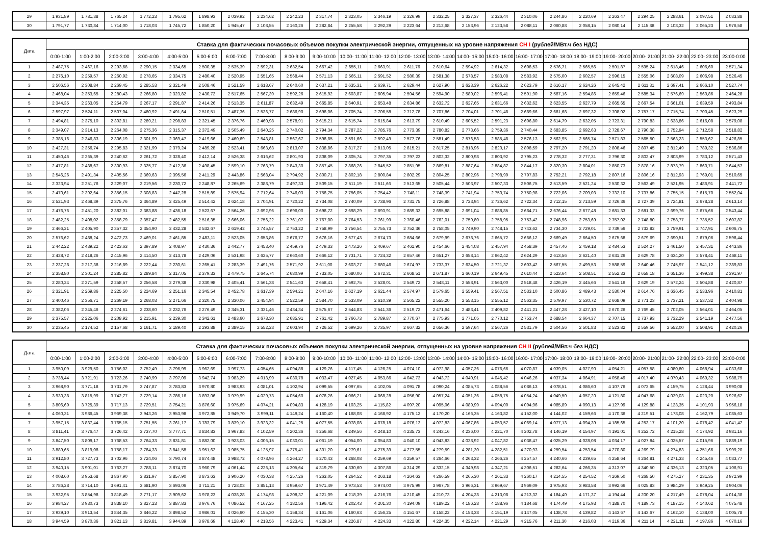| 29 | 1 931,89 | 1 781,38 | 1 765,24 | 1 772,23 | 1 795,62 | 1 898,93 | 2 039,92 | 2 234,62 | 2 242,23 | 2 317,74 | 2 323,05 | 2 346,19 | 2 326,99 | 2 332,25 | 2 327,37 | 2 326,44 | 2 310,06 | 2 244,86 | 2 220,69 | 2 263,47 | 2 294,25 | 2 288,61 | 2 097,51 | 2 033,88 |
| 30 | 1 791,77 | 1 730,84 | 1 714,00 | 1 718,03 | 1 745,72 | 1 850,20 | 1 945,47 | 2 108,55 | 2 160,26 | 2 282,84 | 2 255,58 | 2 292,29 | 2 223,64 | 2 212,68 | 2 153,96 | 2 123,58 | 2 088,11 | 2 060,88 | 2 058,15 | 2 080,14 | 2 115,88 | 2 108,32 | 2 065,23 | 1 976,58 |
| Дата | Ставка для фактических почасовых объемов покупки электрической энергии, отпущенных на уровне напряжения СН I (рублей/МВт.ч без НДС) | | | | | | | | | | | | | | | | | | | | | | | |
| --- | --- | --- | --- | --- | --- | --- | --- | --- | --- | --- | --- | --- | --- | --- | --- | --- | --- | --- | --- | --- | --- | --- | --- | --- |
| | 0:00-1:00 | 1:00-2:00 | 2:00-3:00 | 3:00-4:00 | 4:00-5:00 | 5:00-6:00 | 6:00-7:00 | 7:00-8:00 | 8:00-9:00 | 9:00-10:00 | 10:00- 11:00 | 11:00- 12:00 | 12:00- 13:00 | 13:00- 14:00 | 14:00- 15:00 | 15:00- 16:00 | 16:00- 17:00 | 17:00- 18:00 | 18:00- 19:00 | 19:00- 20:00 | 20:00- 21:00 | 21:00- 22:00 | 22:00- 23:00 | 23:00-0:00 |
| 1 | 2 487,75 | 2 467,16 | 2 293,68 | 2 290,15 | 2 334,65 | 2 500,35 | 2 535,39 | 2 592,31 | 2 632,54 | 2 667,42 | 2 655,11 | 2 663,91 | 2 611,76 | 2 610,64 | 2 594,92 | 2 614,32 | 2 608,53 | 2 576,71 | 2 565,56 | 2 591,87 | 2 595,24 | 2 618,46 | 2 606,60 | 2 571,34 |
| 2 | 2 276,10 | 2 259,57 | 2 260,92 | 2 278,65 | 2 334,75 | 2 480,40 | 2 520,95 | 2 551,65 | 2 568,44 | 2 571,13 | 2 565,11 | 2 591,52 | 2 580,39 | 2 581,38 | 2 578,57 | 2 583,08 | 2 583,92 | 2 575,00 | 2 602,57 | 2 596,15 | 2 555,06 | 2 608,09 | 2 606,98 | 2 526,45 |
| 3 | 2 506,56 | 2 308,84 | 2 269,45 | 2 285,53 | 2 321,49 | 2 508,46 | 2 521,59 | 2 618,67 | 2 640,60 | 2 637,21 | 2 635,31 | 2 639,71 | 2 629,44 | 2 627,90 | 2 623,39 | 2 626,22 | 2 623,79 | 2 616,17 | 2 624,26 | 2 645,42 | 2 611,31 | 2 697,41 | 2 666,10 | 2 527,74 |
| 4 | 2 468,04 | 2 353,65 | 2 280,43 | 2 266,80 | 2 323,82 | 2 430,72 | 2 517,65 | 2 567,39 | 2 592,26 | 2 615,92 | 2 603,87 | 2 605,94 | 2 594,56 | 2 594,90 | 2 589,02 | 2 596,41 | 2 591,90 | 2 587,16 | 2 594,86 | 2 659,46 | 2 585,34 | 2 576,69 | 2 560,86 | 2 464,28 |
| 5 | 2 344,35 | 2 263,05 | 2 254,79 | 2 267,17 | 2 291,87 | 2 414,26 | 2 513,35 | 2 611,87 | 2 632,49 | 2 665,85 | 2 640,91 | 2 653,48 | 2 634,86 | 2 632,72 | 2 627,65 | 2 631,66 | 2 632,62 | 2 623,55 | 2 627,79 | 2 665,65 | 2 667,54 | 2 661,01 | 2 639,59 | 2 493,84 |
| 6 | 2 597,97 | 2 524,11 | 2 507,04 | 2 480,92 | 2 491,64 | 2 510,51 | 2 487,36 | 2 536,77 | 2 686,90 | 2 698,06 | 2 705,74 | 2 706,58 | 2 712,78 | 2 707,86 | 2 704,01 | 2 701,48 | 2 689,66 | 2 681,68 | 2 697,32 | 2 708,02 | 2 757,17 | 2 715,74 | 2 700,45 | 2 623,29 |
| 7 | 2 494,81 | 2 375,10 | 2 302,81 | 2 289,21 | 2 298,83 | 2 321,45 | 2 376,76 | 2 460,98 | 2 578,91 | 2 615,21 | 2 615,74 | 2 615,84 | 2 613,79 | 2 610,49 | 2 605,52 | 2 591,23 | 2 606,80 | 2 614,79 | 2 632,05 | 2 723,31 | 2 790,83 | 2 638,86 | 2 616,08 | 2 579,08 |
| 8 | 2 349,07 | 2 314,13 | 2 264,08 | 2 275,36 | 2 315,37 | 2 372,49 | 2 505,49 | 2 640,25 | 2 740,02 | 2 794,34 | 2 787,22 | 2 785,76 | 2 773,39 | 2 780,82 | 2 773,66 | 2 759,36 | 2 740,44 | 2 683,85 | 2 692,63 | 2 728,67 | 2 790,38 | 2 752,94 | 2 712,58 | 2 518,82 |
| 9 | 2 385,16 | 2 346,83 | 2 306,19 | 2 301,99 | 2 369,47 | 2 419,66 | 2 460,69 | 2 543,81 | 2 567,67 | 2 598,85 | 2 591,66 | 2 592,49 | 2 577,76 | 2 581,49 | 2 576,58 | 2 585,48 | 2 576,13 | 2 562,95 | 2 565,74 | 2 571,83 | 2 565,50 | 2 563,23 | 2 553,62 | 2 426,85 |
| 10 | 2 427,31 | 2 356,74 | 2 295,83 | 2 321,99 | 2 379,24 | 2 489,28 | 2 523,41 | 2 663,63 | 2 813,07 | 2 838,86 | 2 817,27 | 2 813,05 | 2 815,21 | 2 817,25 | 2 818,96 | 2 820,17 | 2 808,59 | 2 797,20 | 2 791,20 | 2 808,46 | 2 807,45 | 2 812,49 | 2 789,32 | 2 536,86 |
| 11 | 2 450,46 | 2 265,39 | 2 240,62 | 2 261,72 | 2 328,40 | 2 412,14 | 2 526,38 | 2 616,62 | 2 801,93 | 2 808,09 | 2 805,74 | 2 797,35 | 2 797,23 | 2 802,32 | 2 800,98 | 2 803,92 | 2 795,23 | 2 778,32 | 2 777,31 | 2 796,30 | 2 802,47 | 2 808,99 | 2 783,12 | 2 571,43 |
| 12 | 2 477,81 | 2 438,67 | 2 300,93 | 2 325,77 | 2 412,36 | 2 498,45 | 2 599,10 | 2 763,79 | 2 843,30 | 2 857,45 | 2 868,26 | 2 845,52 | 2 851,95 | 2 869,81 | 2 887,64 | 2 884,87 | 2 844,17 | 2 820,30 | 2 804,01 | 2 850,73 | 2 878,16 | 2 873,79 | 2 860,71 | 2 644,57 |
| 13 | 2 546,26 | 2 491,34 | 2 405,56 | 2 369,63 | 2 395,56 | 2 411,29 | 2 443,86 | 2 568,04 | 2 794,92 | 2 800,71 | 2 802,18 | 2 800,84 | 2 802,29 | 2 804,25 | 2 802,96 | 2 798,99 | 2 797,83 | 2 752,21 | 2 792,18 | 2 807,16 | 2 806,16 | 2 812,93 | 2 769,01 | 2 510,65 |
| 14 | 2 323,94 | 2 251,76 | 2 229,07 | 2 219,56 | 2 230,72 | 2 248,87 | 2 265,69 | 2 388,79 | 2 497,33 | 2 509,15 | 2 511,19 | 2 511,66 | 2 513,65 | 2 505,44 | 2 503,97 | 2 507,33 | 2 506,75 | 2 513,59 | 2 521,24 | 2 530,32 | 2 563,49 | 2 521,95 | 2 486,91 | 2 441,72 |
| 15 | 2 470,61 | 2 392,64 | 2 356,15 | 2 308,83 | 2 447,28 | 2 515,89 | 2 575,94 | 2 712,64 | 2 746,03 | 2 758,75 | 2 756,05 | 2 754,42 | 2 748,11 | 2 748,39 | 2 741,94 | 2 750,74 | 2 750,98 | 2 722,06 | 2 709,03 | 2 732,10 | 2 737,86 | 2 755,15 | 2 615,70 | 2 552,04 |
| 16 | 2 521,93 | 2 468,39 | 2 375,76 | 2 364,89 | 2 425,49 | 2 514,42 | 2 624,18 | 2 704,91 | 2 720,22 | 2 734,08 | 2 740,09 | 2 738,96 | 2 731,75 | 2 726,88 | 2 723,94 | 2 726,62 | 2 722,34 | 2 712,15 | 2 713,59 | 2 726,36 | 2 727,39 | 2 724,81 | 2 678,28 | 2 613,14 |
| 17 | 2 476,76 | 2 451,20 | 2 382,01 | 2 383,88 | 2 436,18 | 2 523,67 | 2 564,26 | 2 692,96 | 2 696,00 | 2 698,72 | 2 698,29 | 2 693,91 | 2 689,33 | 2 695,88 | 2 691,04 | 2 688,85 | 2 684,71 | 2 676,44 | 2 677,48 | 2 681,33 | 2 681,33 | 2 699,76 | 2 675,66 | 2 543,44 |
| 18 | 2 482,25 | 2 408,02 | 2 358,79 | 2 357,47 | 2 482,55 | 2 516,35 | 2 666,06 | 2 756,22 | 2 761,07 | 2 767,00 | 2 764,53 | 2 761,99 | 2 760,46 | 2 762,01 | 2 759,80 | 2 758,95 | 2 753,42 | 2 748,96 | 2 753,69 | 2 757,02 | 2 748,80 | 2 758,77 | 2 735,52 | 2 607,82 |
| 19 | 2 466,21 | 2 405,90 | 2 357,32 | 2 354,90 | 2 432,28 | 2 532,67 | 2 619,42 | 2 745,57 | 2 753,22 | 2 758,99 | 2 756,54 | 2 755,73 | 2 752,36 | 2 758,05 | 2 749,90 | 2 748,15 | 2 743,62 | 2 734,30 | 2 729,01 | 2 739,56 | 2 732,82 | 2 759,91 | 2 747,91 | 2 606,75 |
| 20 | 2 576,62 | 2 488,24 | 2 472,73 | 2 469,01 | 2 461,85 | 2 483,11 | 2 523,05 | 2 653,86 | 2 676,77 | 2 676,16 | 2 677,43 | 2 674,73 | 2 684,66 | 2 679,99 | 2 678,76 | 2 665,72 | 2 666,12 | 2 669,49 | 2 664,50 | 2 675,68 | 2 679,69 | 2 690,51 | 2 679,06 | 2 598,44 |
| 21 | 2 442,22 | 2 439,22 | 2 423,63 | 2 397,89 | 2 408,97 | 2 430,36 | 2 442,77 | 2 453,40 | 2 459,76 | 2 479,33 | 2 473,26 | 2 469,67 | 2 461,90 | 2 454,66 | 2 454,08 | 2 457,94 | 2 458,39 | 2 457,46 | 2 459,18 | 2 484,53 | 2 524,27 | 2 461,50 | 2 457,31 | 2 443,86 |
| 22 | 2 428,72 | 2 418,26 | 2 415,96 | 2 414,50 | 2 413,78 | 2 429,06 | 2 531,98 | 2 625,77 | 2 660,60 | 2 666,12 | 2 731,71 | 2 724,32 | 2 657,46 | 2 651,27 | 2 658,14 | 2 662,42 | 2 624,29 | 2 613,56 | 2 621,40 | 2 631,26 | 2 629,78 | 2 634,20 | 2 578,41 | 2 468,11 |
| 23 | 2 237,28 | 2 217,38 | 2 216,89 | 2 222,44 | 2 230,61 | 2 265,41 | 2 283,39 | 2 491,76 | 2 571,92 | 2 611,00 | 2 603,27 | 2 680,46 | 2 674,97 | 2 733,37 | 2 634,50 | 2 721,37 | 2 603,42 | 2 567,55 | 2 499,53 | 2 588,59 | 2 640,46 | 2 745,97 | 2 541,12 | 2 389,83 |
| 24 | 2 358,80 | 2 301,24 | 2 285,82 | 2 289,84 | 2 317,05 | 2 379,33 | 2 479,75 | 2 645,74 | 2 680,99 | 2 733,05 | 2 680,06 | 2 672,31 | 2 668,51 | 2 671,87 | 2 660,19 | 2 649,45 | 2 610,44 | 2 523,64 | 2 508,51 | 2 552,33 | 2 658,18 | 2 651,36 | 2 499,38 | 2 391,97 |
| 25 | 2 280,24 | 2 271,59 | 2 258,57 | 2 256,58 | 2 279,38 | 2 330,98 | 2 405,41 | 2 561,38 | 2 541,63 | 2 658,41 | 2 592,75 | 2 528,01 | 2 549,72 | 2 548,11 | 2 558,91 | 2 563,00 | 2 518,48 | 2 426,19 | 2 445,66 | 2 541,16 | 2 629,19 | 2 572,24 | 2 504,88 | 2 420,87 |
| 26 | 2 321,91 | 2 269,86 | 2 225,50 | 2 224,69 | 2 251,16 | 2 345,54 | 2 452,78 | 2 617,39 | 2 594,21 | 2 647,16 | 2 627,19 | 2 621,44 | 2 574,97 | 2 579,65 | 2 559,41 | 2 567,51 | 2 533,10 | 2 500,86 | 2 489,43 | 2 530,04 | 2 614,76 | 2 636,45 | 2 533,96 | 2 410,81 |
| 27 | 2 400,46 | 2 356,71 | 2 269,19 | 2 268,03 | 2 271,66 | 2 320,75 | 2 330,06 | 2 454,94 | 2 522,59 | 2 584,70 | 2 533,09 | 2 610,39 | 2 565,22 | 2 555,20 | 2 553,15 | 2 555,12 | 2 563,35 | 2 579,97 | 2 530,72 | 2 668,09 | 2 771,23 | 2 737,21 | 2 537,32 | 2 404,98 |
| 28 | 2 382,06 | 2 345,46 | 2 274,61 | 2 238,60 | 2 232,76 | 2 276,49 | 2 345,31 | 2 331,46 | 2 434,34 | 2 575,67 | 2 544,83 | 2 541,36 | 2 519,72 | 2 471,64 | 2 483,41 | 2 409,82 | 2 441,21 | 2 447,28 | 2 427,10 | 2 670,26 | 2 769,45 | 2 702,05 | 2 564,01 | 2 464,05 |
| 29 | 2 375,57 | 2 225,06 | 2 208,92 | 2 215,91 | 2 239,30 | 2 342,61 | 2 483,60 | 2 678,30 | 2 685,91 | 2 761,42 | 2 766,73 | 2 789,87 | 2 770,67 | 2 775,93 | 2 771,05 | 2 770,12 | 2 753,74 | 2 688,54 | 2 664,37 | 2 707,15 | 2 737,93 | 2 732,29 | 2 541,19 | 2 477,56 |
| 30 | 2 235,45 | 2 174,52 | 2 157,68 | 2 161,71 | 2 189,40 | 2 293,88 | 2 389,15 | 2 552,23 | 2 603,94 | 2 726,52 | 2 699,26 | 2 735,97 | 2 667,32 | 2 656,36 | 2 597,64 | 2 567,26 | 2 531,79 | 2 504,56 | 2 501,83 | 2 523,82 | 2 559,56 | 2 552,00 | 2 508,91 | 2 420,26 |
| Дата | Ставка для фактических почасовых объемов покупки электрической энергии, отпущенных на уровне напряжения СН II (рублей/МВт.ч без НДС) | | | | | | | | | | | | | | | | | | | | | | | |
| --- | --- | --- | --- | --- | --- | --- | --- | --- | --- | --- | --- | --- | --- | --- | --- | --- | --- | --- | --- | --- | --- | --- | --- | --- |
| | 0:00-1:00 | 1:00-2:00 | 2:00-3:00 | 3:00-4:00 | 4:00-5:00 | 5:00-6:00 | 6:00-7:00 | 7:00-8:00 | 8:00-9:00 | 9:00-10:00 | 10:00- 11:00 | 11:00- 12:00 | 12:00- 13:00 | 13:00- 14:00 | 14:00- 15:00 | 15:00- 16:00 | 16:00- 17:00 | 17:00- 18:00 | 18:00- 19:00 | 19:00- 20:00 | 20:00- 21:00 | 21:00- 22:00 | 22:00- 23:00 | 23:00-0:00 |
| 1 | 3 950,09 | 3 929,50 | 3 756,02 | 3 752,49 | 3 796,99 | 3 962,69 | 3 997,73 | 4 054,65 | 4 094,88 | 4 129,76 | 4 117,45 | 4 126,25 | 4 074,10 | 4 072,98 | 4 057,26 | 4 076,66 | 4 070,87 | 4 039,05 | 4 027,90 | 4 054,21 | 4 057,58 | 4 080,80 | 4 068,94 | 4 033,68 |
| 2 | 3 738,44 | 3 721,91 | 3 723,26 | 3 740,99 | 3 797,09 | 3 942,74 | 3 983,29 | 4 013,99 | 4 030,78 | 4 033,47 | 4 027,45 | 4 053,86 | 4 042,73 | 4 043,72 | 4 040,91 | 4 045,42 | 4 046,26 | 4 037,34 | 4 064,91 | 4 058,49 | 4 017,40 | 4 070,43 | 4 069,32 | 3 988,79 |
| 3 | 3 968,90 | 3 771,18 | 3 731,79 | 3 747,87 | 3 783,83 | 3 970,80 | 3 983,93 | 4 081,01 | 4 102,94 | 4 099,55 | 4 097,65 | 4 102,05 | 4 091,78 | 4 090,24 | 4 085,73 | 4 088,56 | 4 086,13 | 4 078,51 | 4 086,60 | 4 107,76 | 4 073,65 | 4 159,75 | 4 128,44 | 3 990,08 |
| 4 | 3 930,38 | 3 815,99 | 3 742,77 | 3 729,14 | 3 786,16 | 3 893,06 | 3 979,99 | 4 029,73 | 4 054,60 | 4 078,26 | 4 066,21 | 4 068,28 | 4 056,90 | 4 057,24 | 4 051,36 | 4 058,75 | 4 054,24 | 4 049,50 | 4 057,20 | 4 121,80 | 4 047,68 | 4 039,03 | 4 023,20 | 3 926,62 |
| 5 | 3 806,69 | 3 725,39 | 3 717,13 | 3 729,51 | 3 754,21 | 3 876,60 | 3 975,69 | 4 074,21 | 4 094,83 | 4 128,19 | 4 103,25 | 4 115,82 | 4 097,20 | 4 095,06 | 4 089,99 | 4 094,00 | 4 094,96 | 4 085,89 | 4 090,13 | 4 127,99 | 4 129,88 | 4 123,35 | 4 101,93 | 3 956,18 |
| 6 | 4 060,31 | 3 986,45 | 3 969,38 | 3 943,26 | 3 953,98 | 3 972,85 | 3 949,70 | 3 999,11 | 4 149,24 | 4 160,40 | 4 168,08 | 4 168,92 | 4 175,12 | 4 170,20 | 4 166,35 | 4 163,82 | 4 152,00 | 4 144,02 | 4 159,66 | 4 170,36 | 4 219,51 | 4 178,08 | 4 162,79 | 4 085,63 |
| 7 | 3 957,15 | 3 837,44 | 3 765,15 | 3 751,55 | 3 761,17 | 3 783,79 | 3 839,10 | 3 923,32 | 4 041,25 | 4 077,55 | 4 078,08 | 4 078,18 | 4 076,13 | 4 072,83 | 4 067,86 | 4 053,57 | 4 069,14 | 4 077,13 | 4 094,39 | 4 185,65 | 4 253,17 | 4 101,20 | 4 078,42 | 4 041,42 |
| 8 | 3 811,41 | 3 776,47 | 3 726,42 | 3 737,70 | 3 777,71 | 3 834,83 | 3 967,83 | 4 102,59 | 4 202,36 | 4 256,68 | 4 249,56 | 4 248,10 | 4 235,73 | 4 243,16 | 4 236,00 | 4 221,70 | 4 202,78 | 4 146,19 | 4 154,97 | 4 191,01 | 4 252,72 | 4 215,28 | 4 174,92 | 3 981,16 |
| 9 | 3 847,50 | 3 809,17 | 3 768,53 | 3 764,33 | 3 831,81 | 3 882,00 | 3 923,03 | 4 006,15 | 4 030,01 | 4 061,19 | 4 054,00 | 4 054,83 | 4 040,10 | 4 043,83 | 4 038,92 | 4 047,82 | 4 038,47 | 4 025,29 | 4 028,08 | 4 034,17 | 4 027,84 | 4 025,57 | 4 015,96 | 3 889,19 |
| 10 | 3 889,65 | 3 819,08 | 3 758,17 | 3 784,33 | 3 841,58 | 3 951,62 | 3 985,75 | 4 125,97 | 4 275,41 | 4 301,20 | 4 279,61 | 4 275,39 | 4 277,55 | 4 279,59 | 4 281,30 | 4 282,51 | 4 270,93 | 4 259,54 | 4 253,54 | 4 270,80 | 4 269,79 | 4 274,83 | 4 251,66 | 3 999,20 |
| 11 | 3 912,80 | 3 727,73 | 3 702,96 | 3 724,06 | 3 790,74 | 3 874,48 | 3 988,72 | 4 078,96 | 4 264,27 | 4 270,43 | 4 268,08 | 4 259,69 | 4 259,57 | 4 264,66 | 4 263,32 | 4 266,26 | 4 257,57 | 4 240,66 | 4 239,65 | 4 258,64 | 4 264,81 | 4 271,33 | 4 245,46 | 4 033,77 |
| 12 | 3 940,15 | 3 901,01 | 3 763,27 | 3 788,11 | 3 874,70 | 3 960,79 | 4 061,44 | 4 226,13 | 4 305,64 | 4 319,79 | 4 330,60 | 4 307,86 | 4 314,29 | 4 332,15 | 4 349,98 | 4 347,21 | 4 306,51 | 4 282,64 | 4 266,35 | 4 313,07 | 4 340,50 | 4 336,13 | 4 323,05 | 4 106,91 |
| 13 | 4 008,60 | 3 953,68 | 3 867,90 | 3 831,97 | 3 857,90 | 3 873,63 | 3 906,20 | 4 030,38 | 4 257,26 | 4 263,05 | 4 264,52 | 4 263,18 | 4 264,63 | 4 266,59 | 4 265,30 | 4 261,33 | 4 260,17 | 4 214,55 | 4 254,52 | 4 269,50 | 4 268,50 | 4 275,27 | 4 231,35 | 3 972,99 |
| 14 | 3 786,28 | 3 714,10 | 3 691,41 | 3 681,90 | 3 693,06 | 3 711,21 | 3 728,03 | 3 851,13 | 3 959,67 | 3 971,49 | 3 973,53 | 3 974,00 | 3 975,99 | 3 967,78 | 3 966,31 | 3 969,67 | 3 969,09 | 3 975,93 | 3 983,58 | 3 992,66 | 4 025,83 | 3 984,29 | 3 949,25 | 3 904,06 |
| 15 | 3 932,95 | 3 854,98 | 3 818,49 | 3 771,17 | 3 909,62 | 3 978,23 | 4 038,28 | 4 174,98 | 4 208,37 | 4 221,09 | 4 218,39 | 4 216,76 | 4 210,45 | 4 210,73 | 4 204,28 | 4 213,08 | 4 213,32 | 4 184,40 | 4 171,37 | 4 194,44 | 4 200,20 | 4 217,49 | 4 078,04 | 4 014,38 |
| 16 | 3 984,27 | 3 930,73 | 3 838,10 | 3 827,23 | 3 887,83 | 3 976,76 | 4 086,52 | 4 167,25 | 4 182,56 | 4 196,42 | 4 202,43 | 4 201,30 | 4 194,09 | 4 189,22 | 4 186,28 | 4 188,96 | 4 184,68 | 4 174,49 | 4 175,93 | 4 188,70 | 4 189,73 | 4 187,15 | 4 140,62 | 4 075,48 |
| 17 | 3 939,10 | 3 913,54 | 3 844,35 | 3 846,22 | 3 898,52 | 3 986,01 | 4 026,60 | 4 155,30 | 4 158,34 | 4 161,06 | 4 160,63 | 4 156,25 | 4 151,67 | 4 158,22 | 4 153,38 | 4 151,19 | 4 147,05 | 4 138,78 | 4 139,82 | 4 143,67 | 4 143,67 | 4 162,10 | 4 138,00 | 4 005,78 |
| 18 | 3 944,59 | 3 870,36 | 3 821,13 | 3 819,81 | 3 944,89 | 3 978,69 | 4 128,40 | 4 218,56 | 4 223,41 | 4 229,34 | 4 226,87 | 4 224,33 | 4 222,80 | 4 224,35 | 4 222,14 | 4 221,29 | 4 215,76 | 4 211,30 | 4 216,03 | 4 219,36 | 4 211,14 | 4 221,11 | 4 197,86 | 4 070,16 |